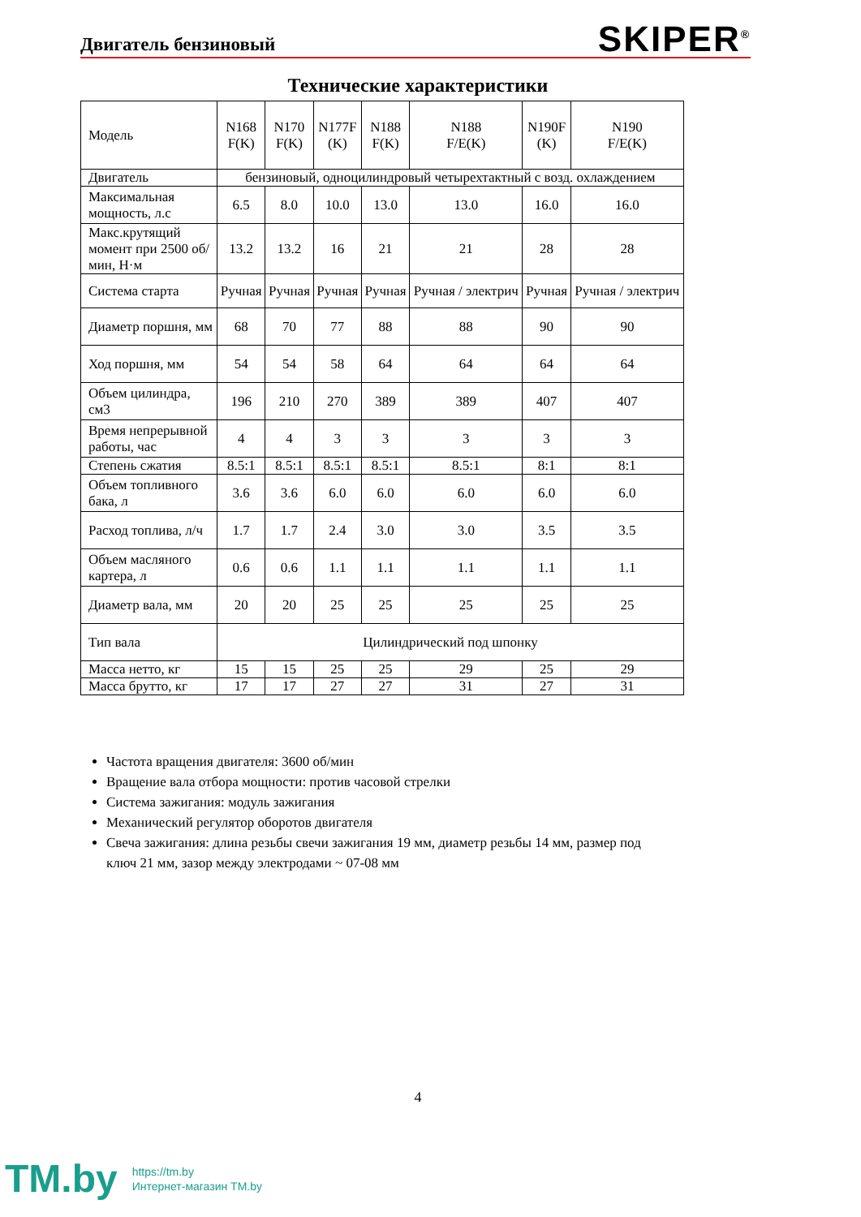Двигатель бензиновый
SKIPER<sup>®</sup>
Технические характеристики
| Модель | N168 F(K) | N170 F(K) | N177F (K) | N188 F(K) | N188 F/E(K) | N190F (K) | N190 F/E(K) |
| Двигатель | бензиновый, одноцилиндровый четырехтактный с возд. охлаждением | | | | | | |
| Максимальная мощность, л.с | 6.5 | 8.0 | 10.0 | 13.0 | 13.0 | 16.0 | 16.0 |
| Макс.крутящий момент при 2500 об/мин, Н·м | 13.2 | 13.2 | 16 | 21 | 21 | 28 | 28 |
| Система старта | Ручная | Ручная | Ручная | Ручная | Ручная / электрич | Ручная | Ручная / электрич |
| Диаметр поршня, мм | 68 | 70 | 77 | 88 | 88 | 90 | 90 |
| Ход поршня, мм | 54 | 54 | 58 | 64 | 64 | 64 | 64 |
| Объем цилиндра, см3 | 196 | 210 | 270 | 389 | 389 | 407 | 407 |
| Время непрерывной работы, час | 4 | 4 | 3 | 3 | 3 | 3 | 3 |
| Степень сжатия | 8.5:1 | 8.5:1 | 8.5:1 | 8.5:1 | 8.5:1 | 8:1 | 8:1 |
| Объем топливного бака, л | 3.6 | 3.6 | 6.0 | 6.0 | 6.0 | 6.0 | 6.0 |
| Расход топлива, л/ч | 1.7 | 1.7 | 2.4 | 3.0 | 3.0 | 3.5 | 3.5 |
| Объем масляного картера, л | 0.6 | 0.6 | 1.1 | 1.1 | 1.1 | 1.1 | 1.1 |
| Диаметр вала, мм | 20 | 20 | 25 | 25 | 25 | 25 | 25 |
| Тип вала | Цилиндрический под шпонку | | | | | | |
| Масса нетто, кг | 15 | 15 | 25 | 25 | 29 | 25 | 29 |
| Масса брутто, кг | 17 | 17 | 27 | 27 | 31 | 27 | 31 |
Частота вращения двигателя: 3600 об/мин
Вращение вала отбора мощности: против часовой стрелки
Система зажигания: модуль зажигания
Механический регулятор оборотов двигателя
Свеча зажигания: длина резьбы свечи зажигания 19 мм, диаметр резьбы 14 мм, размер под ключ 21 мм, зазор между электродами ~ 07-08 мм
4
TM.by
https://tm.by
Интернет-магазин TM.by